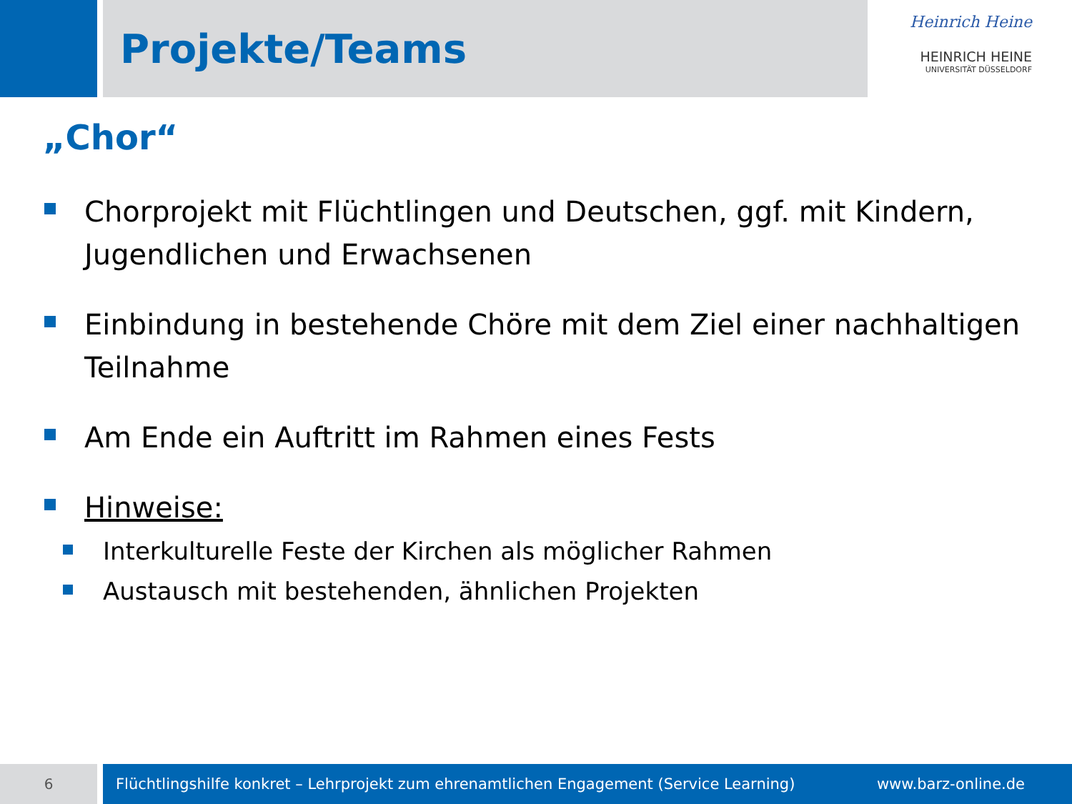Projekte/Teams
Heinrich Heine
HEINRICH HEINE
UNIVERSITÄT DÜSSELDORF
„Chor“
Chorprojekt mit Flüchtlingen und Deutschen, ggf. mit Kindern, Jugendlichen und Erwachsenen
Einbindung in bestehende Chöre mit dem Ziel einer nachhaltigen Teilnahme
Am Ende ein Auftritt im Rahmen eines Fests
Hinweise:
Interkulturelle Feste der Kirchen als möglicher Rahmen
Austausch mit bestehenden, ähnlichen Projekten
6
Flüchtlingshilfe konkret – Lehrprojekt zum ehrenamtlichen Engagement (Service Learning) www.barz-online.de